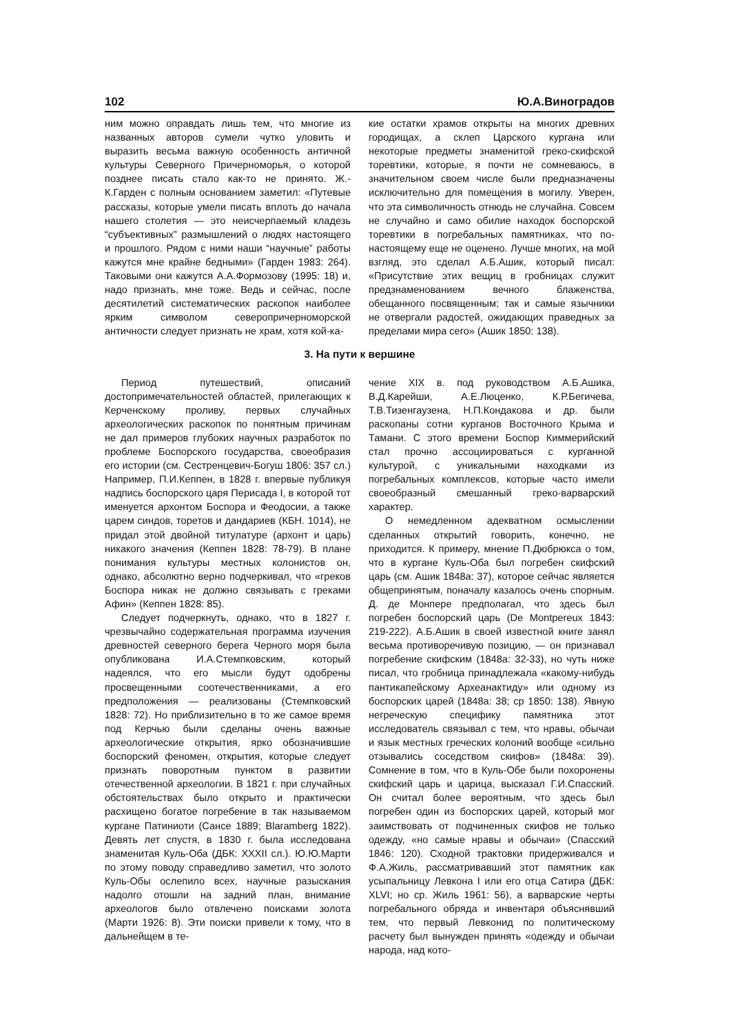102 Ю.А.Виноградов
ним можно оправдать лишь тем, что многие из названных авторов сумели чутко уловить и выразить весьма важную особенность античной культуры Северного Причерноморья, о которой позднее писать стало как-то не принято. Ж.-К.Гарден с полным основанием заметил: «Путевые рассказы, которые умели писать вплоть до начала нашего столетия — это неисчерпаемый кладезь “субъективных” размышлений о людях настоящего и прошлого. Рядом с ними наши “научные” работы кажутся мне крайне бедными» (Гарден 1983: 264). Таковыми они кажутся А.А.Формозову (1995: 18) и, надо признать, мне тоже. Ведь и сейчас, после десятилетий систематических раскопок наиболее ярким символом северопричерноморской античности следует признать не храм, хотя кой-ка-
кие остатки храмов открыты на многих древних городищах, а склеп Царского кургана или некоторые предметы знаменитой греко-скифской торевтики, которые, я почти не сомневаюсь, в значительном своем числе были предназначены исключительно для помещения в могилу. Уверен, что эта символичность отнюдь не случайна. Совсем не случайно и само обилие находок боспорской торевтики в погребальных памятниках, что по-настоящему еще не оценено. Лучше многих, на мой взгляд, это сделал А.Б.Ашик, который писал: «Присутствие этих вещиц в гробницах служит предзнаменованием вечного блаженства, обещанного посвященным; так и самые язычники не отвергали радостей, ожидающих праведных за пределами мира сего» (Ашик 1850: 138).
3. На пути к вершине
Период путешествий, описаний достопримечательностей областей, прилегающих к Керченскому проливу, первых случайных археологических раскопок по понятным причинам не дал примеров глубоких научных разработок по проблеме Боспорского государства, своеобразия его истории (см. Сестренцевич-Богуш 1806: 357 сл.) Например, П.И.Кеппен, в 1828 г. впервые публикуя надпись боспорского царя Перисада I, в которой тот именуется архонтом Боспора и Феодосии, а также царем синдов, торетов и дандариев (КБН. 1014), не придал этой двойной титулатуре (архонт и царь) никакого значения (Кеппен 1828: 78-79). В плане понимания культуры местных колонистов он, однако, абсолютно верно подчеркивал, что «греков Боспора никак не должно связывать с греками Афин» (Кеппен 1828: 85).
Следует подчеркнуть, однако, что в 1827 г. чрезвычайно содержательная программа изучения древностей северного берега Черного моря была опубликована И.А.Стемпковским, который надеялся, что его мысли будут одобрены просвещенными соотечественниками, а его предположения — реализованы (Стемпковский 1828: 72). Но приблизительно в то же самое время под Керчью были сделаны очень важные археологические открытия, ярко обозначившие боспорский феномен, открытия, которые следует признать поворотным пунктом в развитии отечественной археологии. В 1821 г. при случайных обстоятельствах было открыто и практически расхищено богатое погребение в так называемом кургане Патиниоти (Сансе 1889; Blaramberg 1822). Девять лет спустя, в 1830 г. была исследована знаменитая Куль-Оба (ДБК: XXXII сл.). Ю.Ю.Марти по этому поводу справедливо заметил, что золото Куль-Обы ослепило всех, научные разыскания надолго отошли на задний план, внимание археологов было отвлечено поисками золота (Марти 1926: 8). Эти поиски привели к тому, что в дальнейщем в те-
чение XIX в. под руководством А.Б.Ашика, В.Д.Карейши, А.Е.Люценко, К.Р.Бегичева, Т.В.Тизенгаузена, Н.П.Кондакова и др. были раскопаны сотни курганов Восточного Крыма и Тамани. С этого времени Боспор Киммерийский стал прочно ассоциироваться с курганной культурой, с уникальными находками из погребальных комплексов, которые часто имели своеобразный смешанный греко-варварский характер.
О немедленном адекватном осмыслении сделанных открытий говорить, конечно, не приходится. К примеру, мнение П.Дюбрюкса о том, что в кургане Куль-Оба был погребен скифский царь (см. Ашик 1848а: 37), которое сейчас является общепринятым, поначалу казалось очень спорным. Д. де Монпере предполагал, что здесь был погребен боспорский царь (De Montpereux 1843: 219-222). А.Б.Ашик в своей известной книге занял весьма противоречивую позицию, — он признавал погребение скифским (1848а: 32-33), но чуть ниже писал, что гробница принадлежала «какому-нибудь пантикапейскому Археанактиду» или одному из боспорских царей (1848а: 38; ср 1850: 138). Явную негреческую специфику памятника этот исследователь связывал с тем, что нравы, обычаи и язык местных греческих колоний вообще «сильно отзывались соседством скифов» (1848а: 39). Сомнение в том, что в Куль-Обе были похоронены скифский царь и царица, высказал Г.И.Спасский. Он считал более вероятным, что здесь был погребен один из боспорских царей, который мог заимствовать от подчиненных скифов не только одежду, «но самые нравы и обычаи» (Спасский 1846: 120). Сходной трактовки придерживался и Ф.А.Жиль, рассматривавший этот памятник как усыпальницу Левкона I или его отца Сатира (ДБК: XLVI; но ср. Жиль 1961: 56), а варварские черты погребального обряда и инвентаря объяснявший тем, что первый Левконид по политическому расчету был вынужден принять «одежду и обычаи народа, над кото-